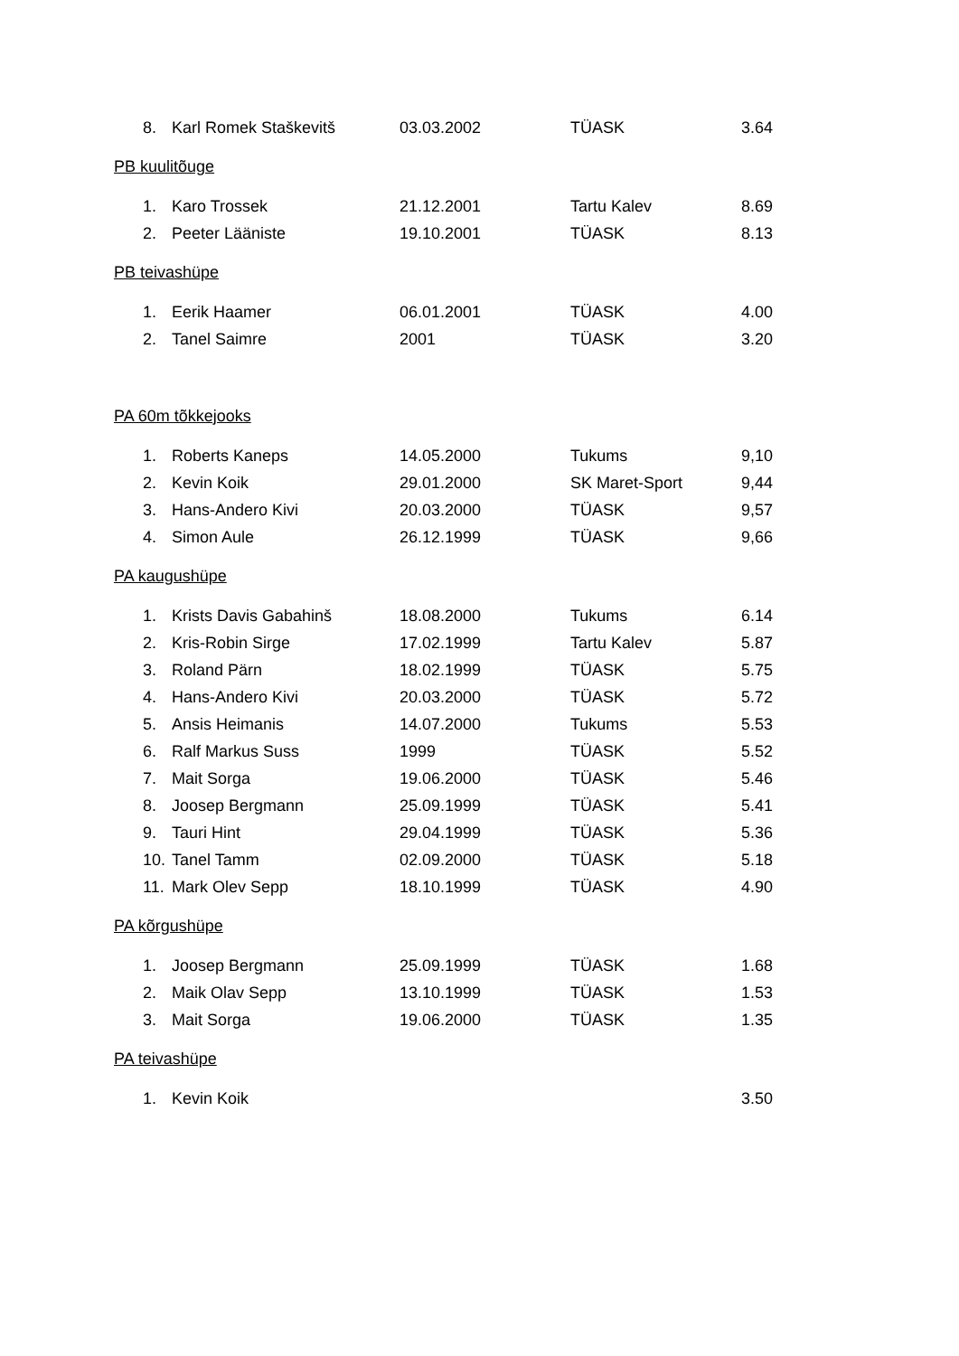| 8. | Karl Romek Staškevitš | 03.03.2002 | TÜASK | 3.64 |
PB kuulitõuge
| 1. | Karo Trossek | 21.12.2001 | Tartu Kalev | 8.69 |
| 2. | Peeter Lääniste | 19.10.2001 | TÜASK | 8.13 |
PB teivashüpe
| 1. | Eerik Haamer | 06.01.2001 | TÜASK | 4.00 |
| 2. | Tanel Saimre | 2001 | TÜASK | 3.20 |
PA 60m tõkkejooks
| 1. | Roberts Kaneps | 14.05.2000 | Tukums | 9,10 |
| 2. | Kevin Koik | 29.01.2000 | SK Maret-Sport | 9,44 |
| 3. | Hans-Andero Kivi | 20.03.2000 | TÜASK | 9,57 |
| 4. | Simon Aule | 26.12.1999 | TÜASK | 9,66 |
PA kaugushüpe
| 1. | Krists Davis Gabahinš | 18.08.2000 | Tukums | 6.14 |
| 2. | Kris-Robin Sirge | 17.02.1999 | Tartu Kalev | 5.87 |
| 3. | Roland Pärn | 18.02.1999 | TÜASK | 5.75 |
| 4. | Hans-Andero Kivi | 20.03.2000 | TÜASK | 5.72 |
| 5. | Ansis Heimanis | 14.07.2000 | Tukums | 5.53 |
| 6. | Ralf Markus Suss | 1999 | TÜASK | 5.52 |
| 7. | Mait Sorga | 19.06.2000 | TÜASK | 5.46 |
| 8. | Joosep Bergmann | 25.09.1999 | TÜASK | 5.41 |
| 9. | Tauri Hint | 29.04.1999 | TÜASK | 5.36 |
| 10. | Tanel Tamm | 02.09.2000 | TÜASK | 5.18 |
| 11. | Mark Olev Sepp | 18.10.1999 | TÜASK | 4.90 |
PA kõrgushüpe
| 1. | Joosep Bergmann | 25.09.1999 | TÜASK | 1.68 |
| 2. | Maik Olav Sepp | 13.10.1999 | TÜASK | 1.53 |
| 3. | Mait Sorga | 19.06.2000 | TÜASK | 1.35 |
PA teivashüpe
| 1. | Kevin Koik | | | 3.50 |